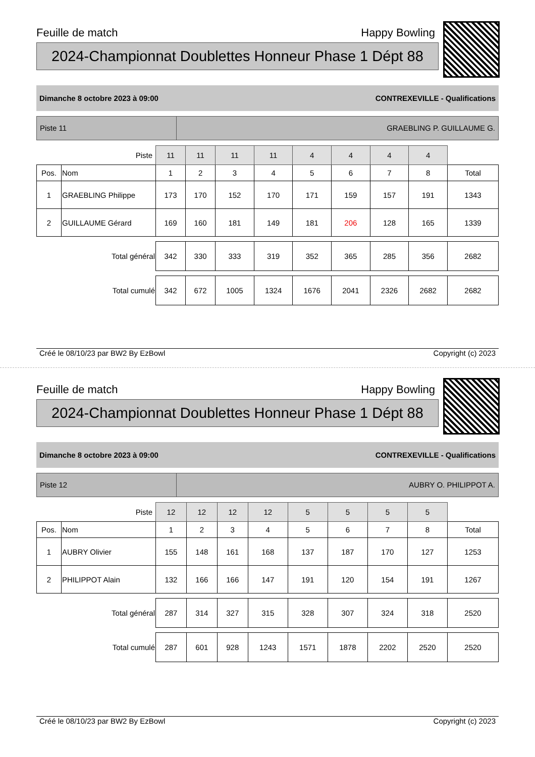Feuille de match Happy Bowling
2024-Championnat Doublettes Honneur Phase 1 Dépt 88
Dimanche 8 octobre 2023 à 09:00 CONTREXEVILLE - Qualifications
Piste 11 GRAEBLING P. GUILLAUME G.
| Piste | | 11 | 11 | 11 | 11 | 4 | 4 | 4 | 4 | |
| Pos. | Nom | 1 | 2 | 3 | 4 | 5 | 6 | 7 | 8 | Total |
| 1 | GRAEBLING Philippe | 173 | 170 | 152 | 170 | 171 | 159 | 157 | 191 | 1343 |
| 2 | GUILLAUME Gérard | 169 | 160 | 181 | 149 | 181 | 206 | 128 | 165 | 1339 |
| Total général | | 342 | 330 | 333 | 319 | 352 | 365 | 285 | 356 | 2682 |
| Total cumulé | | 342 | 672 | 1005 | 1324 | 1676 | 2041 | 2326 | 2682 | 2682 |
Créé le 08/10/23 par BW2 By EzBowl Copyright (c) 2023
Feuille de match Happy Bowling
2024-Championnat Doublettes Honneur Phase 1 Dépt 88
Dimanche 8 octobre 2023 à 09:00 CONTREXEVILLE - Qualifications
Piste 12 AUBRY O. PHILIPPOT A.
| Piste | | 12 | 12 | 12 | 12 | 5 | 5 | 5 | 5 | |
| Pos. | Nom | 1 | 2 | 3 | 4 | 5 | 6 | 7 | 8 | Total |
| 1 | AUBRY Olivier | 155 | 148 | 161 | 168 | 137 | 187 | 170 | 127 | 1253 |
| 2 | PHILIPPOT Alain | 132 | 166 | 166 | 147 | 191 | 120 | 154 | 191 | 1267 |
| Total général | | 287 | 314 | 327 | 315 | 328 | 307 | 324 | 318 | 2520 |
| Total cumulé | | 287 | 601 | 928 | 1243 | 1571 | 1878 | 2202 | 2520 | 2520 |
Créé le 08/10/23 par BW2 By EzBowl Copyright (c) 2023